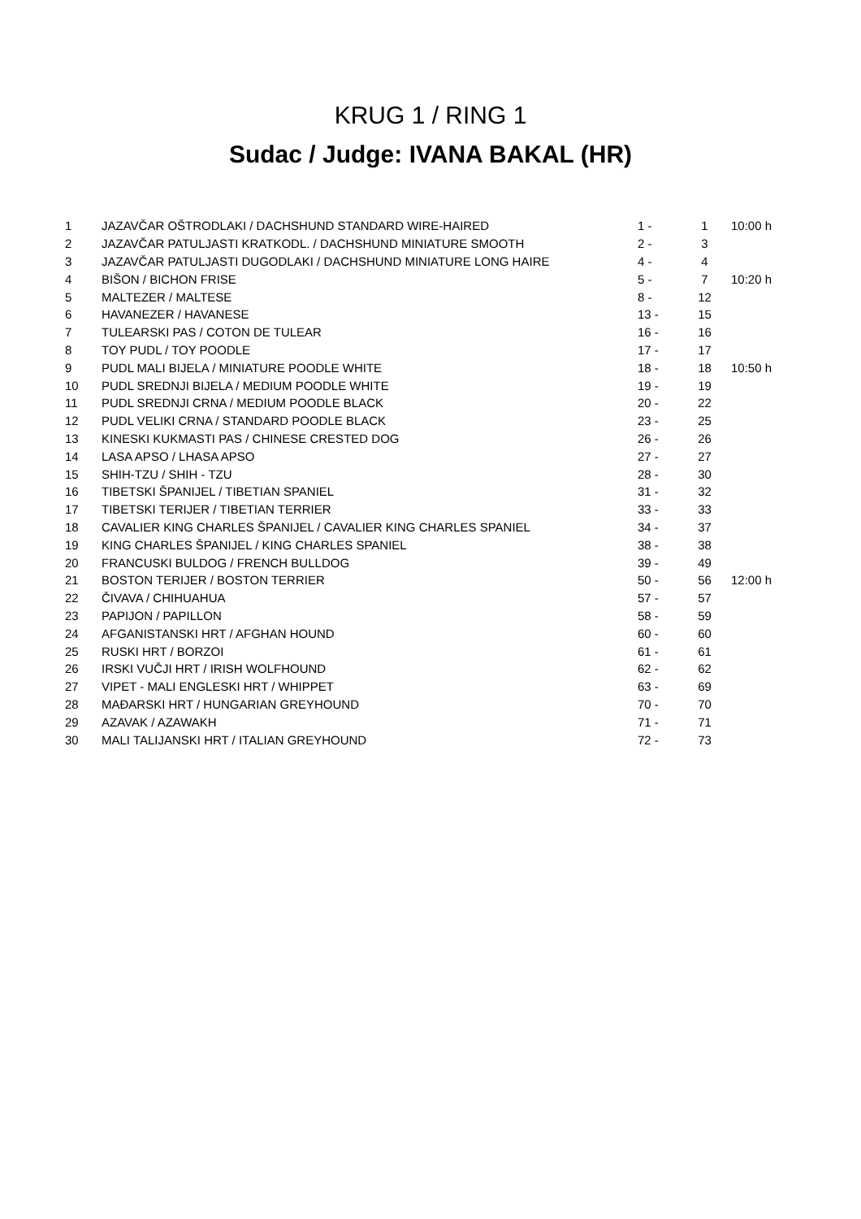KRUG 1 / RING 1
Sudac / Judge: IVANA BAKAL (HR)
| 1 | JAZAVČAR OŠTRODLAKI / DACHSHUND STANDARD WIRE-HAIRED | 1 - | 1 | 10:00 h |
| 2 | JAZAVČAR PATULJASTI KRATKODL. / DACHSHUND MINIATURE SMOOTH | 2 - | 3 | |
| 3 | JAZAVČAR PATULJASTI DUGODLAKI / DACHSHUND MINIATURE LONG HAIRE | 4 - | 4 | |
| 4 | BIŠON / BICHON FRISE | 5 - | 7 | 10:20 h |
| 5 | MALTEZER / MALTESE | 8 - | 12 | |
| 6 | HAVANEZER / HAVANESE | 13 - | 15 | |
| 7 | TULEARSKI PAS / COTON DE TULEAR | 16 - | 16 | |
| 8 | TOY PUDL / TOY POODLE | 17 - | 17 | |
| 9 | PUDL MALI BIJELA / MINIATURE POODLE WHITE | 18 - | 18 | 10:50 h |
| 10 | PUDL SREDNJI BIJELA / MEDIUM POODLE WHITE | 19 - | 19 | |
| 11 | PUDL SREDNJI CRNA / MEDIUM POODLE BLACK | 20 - | 22 | |
| 12 | PUDL VELIKI CRNA / STANDARD POODLE BLACK | 23 - | 25 | |
| 13 | KINESKI KUKMASTI PAS / CHINESE CRESTED DOG | 26 - | 26 | |
| 14 | LASA APSO / LHASA APSO | 27 - | 27 | |
| 15 | SHIH-TZU / SHIH - TZU | 28 - | 30 | |
| 16 | TIBETSKI ŠPANIJEL / TIBETIAN SPANIEL | 31 - | 32 | |
| 17 | TIBETSKI TERIJER / TIBETIAN TERRIER | 33 - | 33 | |
| 18 | CAVALIER KING CHARLES ŠPANIJEL / CAVALIER KING CHARLES SPANIEL | 34 - | 37 | |
| 19 | KING CHARLES ŠPANIJEL / KING CHARLES SPANIEL | 38 - | 38 | |
| 20 | FRANCUSKI BULDOG / FRENCH BULLDOG | 39 - | 49 | |
| 21 | BOSTON TERIJER / BOSTON TERRIER | 50 - | 56 | 12:00 h |
| 22 | ČIVAVA / CHIHUAHUA | 57 - | 57 | |
| 23 | PAPIJON / PAPILLON | 58 - | 59 | |
| 24 | AFGANISTANSKI HRT / AFGHAN HOUND | 60 - | 60 | |
| 25 | RUSKI HRT / BORZOI | 61 - | 61 | |
| 26 | IRSKI VUČJI HRT / IRISH WOLFHOUND | 62 - | 62 | |
| 27 | VIPET - MALI ENGLESKI HRT / WHIPPET | 63 - | 69 | |
| 28 | MAĐARSKI HRT / HUNGARIAN GREYHOUND | 70 - | 70 | |
| 29 | AZAVAK / AZAWAKH | 71 - | 71 | |
| 30 | MALI TALIJANSKI HRT / ITALIAN GREYHOUND | 72 - | 73 | |